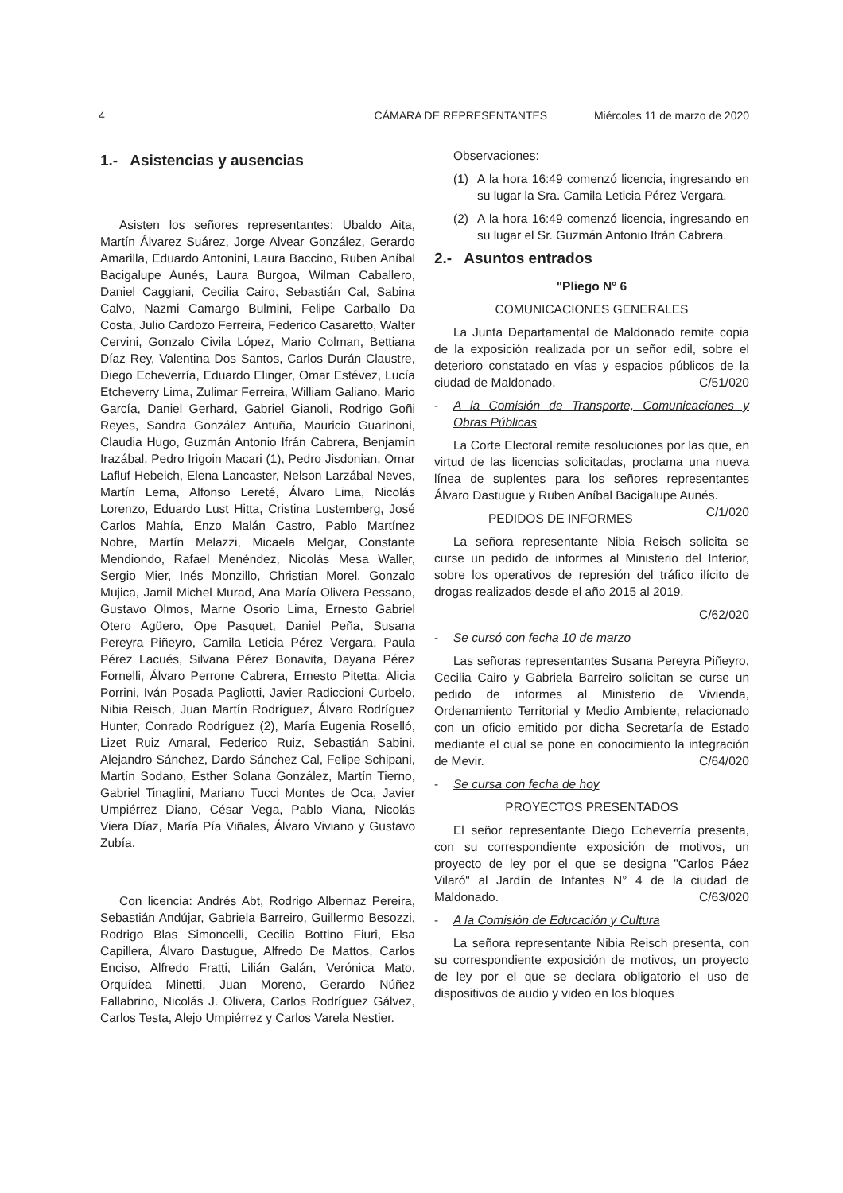4 CÁMARA DE REPRESENTANTES Miércoles 11 de marzo de 2020
1.- Asistencias y ausencias
Asisten los señores representantes: Ubaldo Aita, Martín Álvarez Suárez, Jorge Alvear González, Gerardo Amarilla, Eduardo Antonini, Laura Baccino, Ruben Aníbal Bacigalupe Aunés, Laura Burgoa, Wilman Caballero, Daniel Caggiani, Cecilia Cairo, Sebastián Cal, Sabina Calvo, Nazmi Camargo Bulmini, Felipe Carballo Da Costa, Julio Cardozo Ferreira, Federico Casaretto, Walter Cervini, Gonzalo Civila López, Mario Colman, Bettiana Díaz Rey, Valentina Dos Santos, Carlos Durán Claustre, Diego Echeverría, Eduardo Elinger, Omar Estévez, Lucía Etcheverry Lima, Zulimar Ferreira, William Galiano, Mario García, Daniel Gerhard, Gabriel Gianoli, Rodrigo Goñi Reyes, Sandra González Antuña, Mauricio Guarinoni, Claudia Hugo, Guzmán Antonio Ifrán Cabrera, Benjamín Irazábal, Pedro Irigoin Macari (1), Pedro Jisdonian, Omar Lafluf Hebeich, Elena Lancaster, Nelson Larzábal Neves, Martín Lema, Alfonso Lereté, Álvaro Lima, Nicolás Lorenzo, Eduardo Lust Hitta, Cristina Lustemberg, José Carlos Mahía, Enzo Malán Castro, Pablo Martínez Nobre, Martín Melazzi, Micaela Melgar, Constante Mendiondo, Rafael Menéndez, Nicolás Mesa Waller, Sergio Mier, Inés Monzillo, Christian Morel, Gonzalo Mujica, Jamil Michel Murad, Ana María Olivera Pessano, Gustavo Olmos, Marne Osorio Lima, Ernesto Gabriel Otero Agüero, Ope Pasquet, Daniel Peña, Susana Pereyra Piñeyro, Camila Leticia Pérez Vergara, Paula Pérez Lacués, Silvana Pérez Bonavita, Dayana Pérez Fornelli, Álvaro Perrone Cabrera, Ernesto Pitetta, Alicia Porrini, Iván Posada Pagliotti, Javier Radiccioni Curbelo, Nibia Reisch, Juan Martín Rodríguez, Álvaro Rodríguez Hunter, Conrado Rodríguez (2), María Eugenia Roselló, Lizet Ruiz Amaral, Federico Ruiz, Sebastián Sabini, Alejandro Sánchez, Dardo Sánchez Cal, Felipe Schipani, Martín Sodano, Esther Solana González, Martín Tierno, Gabriel Tinaglini, Mariano Tucci Montes de Oca, Javier Umpiérrez Diano, César Vega, Pablo Viana, Nicolás Viera Díaz, María Pía Viñales, Álvaro Viviano y Gustavo Zubía.
Con licencia: Andrés Abt, Rodrigo Albernaz Pereira, Sebastián Andújar, Gabriela Barreiro, Guillermo Besozzi, Rodrigo Blas Simoncelli, Cecilia Bottino Fiuri, Elsa Capillera, Álvaro Dastugue, Alfredo De Mattos, Carlos Enciso, Alfredo Fratti, Lilián Galán, Verónica Mato, Orquídea Minetti, Juan Moreno, Gerardo Núñez Fallabrino, Nicolás J. Olivera, Carlos Rodríguez Gálvez, Carlos Testa, Alejo Umpiérrez y Carlos Varela Nestier.
Observaciones:
(1) A la hora 16:49 comenzó licencia, ingresando en su lugar la Sra. Camila Leticia Pérez Vergara.
(2) A la hora 16:49 comenzó licencia, ingresando en su lugar el Sr. Guzmán Antonio Ifrán Cabrera.
2.- Asuntos entrados
"Pliego N° 6
COMUNICACIONES GENERALES
La Junta Departamental de Maldonado remite copia de la exposición realizada por un señor edil, sobre el deterioro constatado en vías y espacios públicos de la ciudad de Maldonado. C/51/020
- A la Comisión de Transporte, Comunicaciones y Obras Públicas
La Corte Electoral remite resoluciones por las que, en virtud de las licencias solicitadas, proclama una nueva línea de suplentes para los señores representantes Álvaro Dastugue y Ruben Aníbal Bacigalupe Aunés. C/1/020
PEDIDOS DE INFORMES
La señora representante Nibia Reisch solicita se curse un pedido de informes al Ministerio del Interior, sobre los operativos de represión del tráfico ilícito de drogas realizados desde el año 2015 al 2019.
C/62/020
- Se cursó con fecha 10 de marzo
Las señoras representantes Susana Pereyra Piñeyro, Cecilia Cairo y Gabriela Barreiro solicitan se curse un pedido de informes al Ministerio de Vivienda, Ordenamiento Territorial y Medio Ambiente, relacionado con un oficio emitido por dicha Secretaría de Estado mediante el cual se pone en conocimiento la integración de Mevir. C/64/020
- Se cursa con fecha de hoy
PROYECTOS PRESENTADOS
El señor representante Diego Echeverría presenta, con su correspondiente exposición de motivos, un proyecto de ley por el que se designa "Carlos Páez Vilaró" al Jardín de Infantes N° 4 de la ciudad de Maldonado. C/63/020
- A la Comisión de Educación y Cultura
La señora representante Nibia Reisch presenta, con su correspondiente exposición de motivos, un proyecto de ley por el que se declara obligatorio el uso de dispositivos de audio y video en los bloques